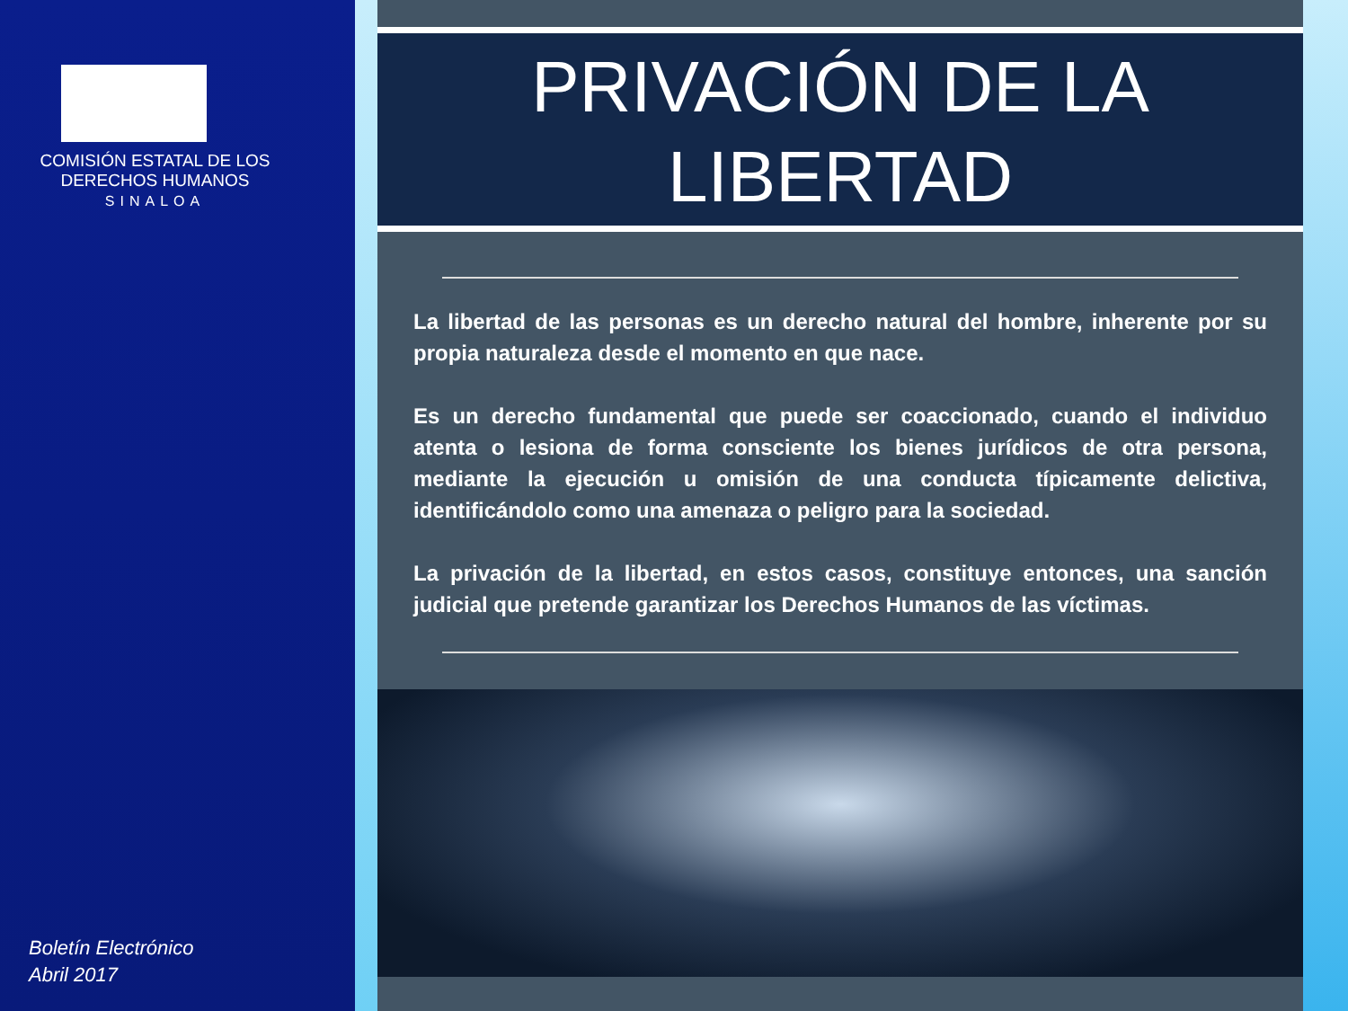COMISIÓN ESTATAL DE LOS
DERECHOS HUMANOS
SINALOA
Boletín Electrónico
Abril 2017
PRIVACIÓN DE LA
LIBERTAD
La libertad de las personas es un derecho natural del hombre, inherente por su propia naturaleza desde el momento en que nace.
Es un derecho fundamental que puede ser coaccionado, cuando el individuo atenta o lesiona de forma consciente los bienes jurídicos de otra persona, mediante la ejecución u omisión de una conducta típicamente delictiva, identificándolo como una amenaza o peligro para la sociedad.
La privación de la libertad, en estos casos, constituye entonces, una sanción judicial que pretende garantizar los Derechos Humanos de las víctimas.